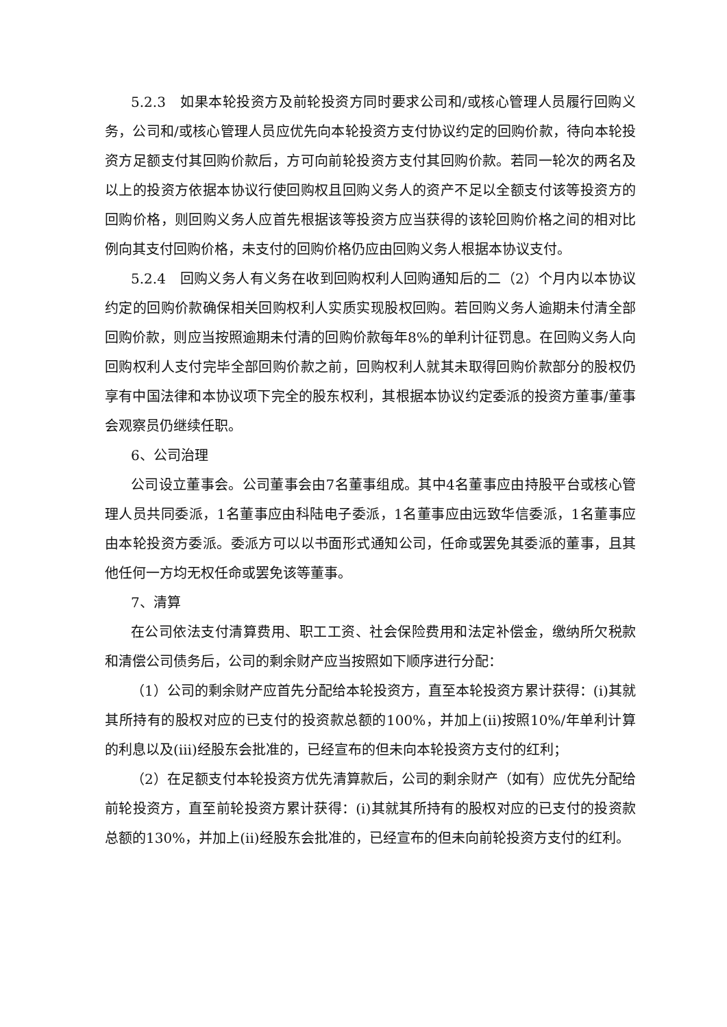5.2.3　如果本轮投资方及前轮投资方同时要求公司和/或核心管理人员履行回购义务，公司和/或核心管理人员应优先向本轮投资方支付协议约定的回购价款，待向本轮投资方足额支付其回购价款后，方可向前轮投资方支付其回购价款。若同一轮次的两名及以上的投资方依据本协议行使回购权且回购义务人的资产不足以全额支付该等投资方的回购价格，则回购义务人应首先根据该等投资方应当获得的该轮回购价格之间的相对比例向其支付回购价格，未支付的回购价格仍应由回购义务人根据本协议支付。
5.2.4　回购义务人有义务在收到回购权利人回购通知后的二（2）个月内以本协议约定的回购价款确保相关回购权利人实质实现股权回购。若回购义务人逾期未付清全部回购价款，则应当按照逾期未付清的回购价款每年8%的单利计征罚息。在回购义务人向回购权利人支付完毕全部回购价款之前，回购权利人就其未取得回购价款部分的股权仍享有中国法律和本协议项下完全的股东权利，其根据本协议约定委派的投资方董事/董事会观察员仍继续任职。
6、公司治理
公司设立董事会。公司董事会由7名董事组成。其中4名董事应由持股平台或核心管理人员共同委派，1名董事应由科陆电子委派，1名董事应由远致华信委派，1名董事应由本轮投资方委派。委派方可以以书面形式通知公司，任命或罢免其委派的董事，且其他任何一方均无权任命或罢免该等董事。
7、清算
在公司依法支付清算费用、职工工资、社会保险费用和法定补偿金，缴纳所欠税款和清偿公司债务后，公司的剩余财产应当按照如下顺序进行分配：
（1）公司的剩余财产应首先分配给本轮投资方，直至本轮投资方累计获得：(i)其就其所持有的股权对应的已支付的投资款总额的100%，并加上(ii)按照10%/年单利计算的利息以及(iii)经股东会批准的，已经宣布的但未向本轮投资方支付的红利；
（2）在足额支付本轮投资方优先清算款后，公司的剩余财产（如有）应优先分配给前轮投资方，直至前轮投资方累计获得：(i)其就其所持有的股权对应的已支付的投资款总额的130%，并加上(ii)经股东会批准的，已经宣布的但未向前轮投资方支付的红利。